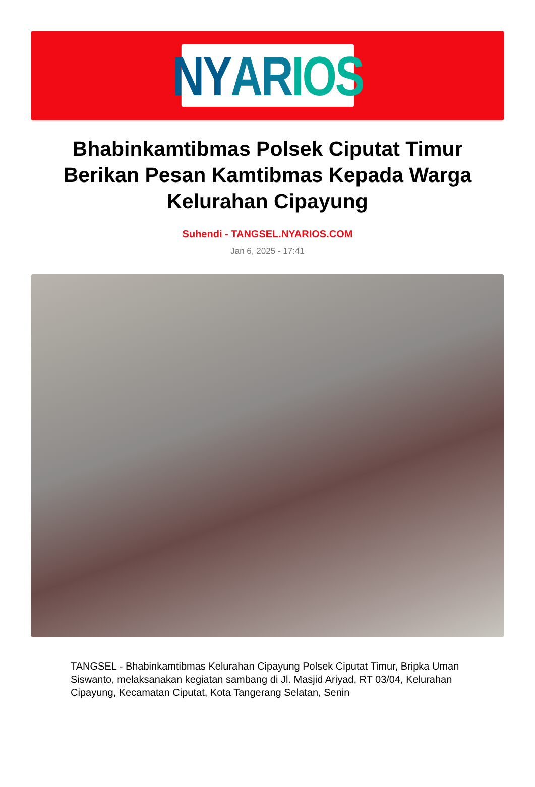NY AR IOS
Bhabinkamtibmas Polsek Ciputat Timur Berikan Pesan Kamtibmas Kepada Warga Kelurahan Cipayung
Suhendi - TANGSEL.NYARIOS.COM
Jan 6, 2025 - 17:41
TANGSEL - Bhabinkamtibmas Kelurahan Cipayung Polsek Ciputat Timur, Bripka Uman Siswanto, melaksanakan kegiatan sambang di Jl. Masjid Ariyad, RT 03/04, Kelurahan Cipayung, Kecamatan Ciputat, Kota Tangerang Selatan, Senin